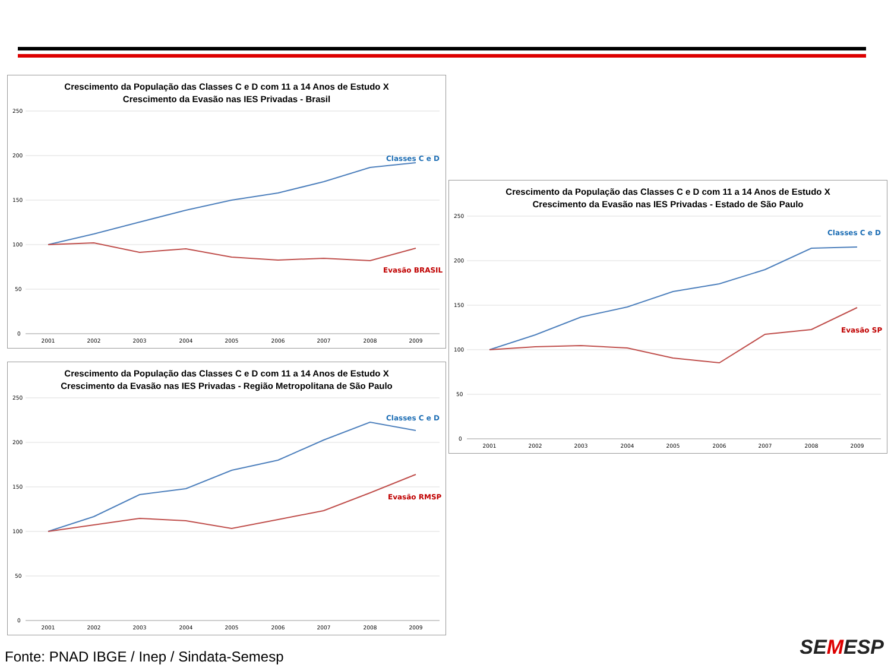Crescimento da População das Classes C e D com 11 a 14 Anos de Estudo X
Crescimento da Evasão nas IES Privadas - Brasil
250
200
150
100
50
0
Classes C e D
Evasão BRASIL
2001
2002
2003
2004
2005
2006
2007
2008
2009
Crescimento da População das Classes C e D com 11 a 14 Anos de Estudo X
Crescimento da Evasão nas IES Privadas - Estado de São Paulo
250
200
150
100
50
0
Classes C e D
Evasão SP
2001
2002
2003
2004
2005
2006
2007
2008
2009
Crescimento da População das Classes C e D com 11 a 14 Anos de Estudo X
Crescimento da Evasão nas IES Privadas - Região Metropolitana de São Paulo
250
200
150
100
50
0
Classes C e D
Evasão RMSP
2001
2002
2003
2004
2005
2006
2007
2008
2009
Fonte: PNAD IBGE / Inep / Sindata-Semesp
SEMESP